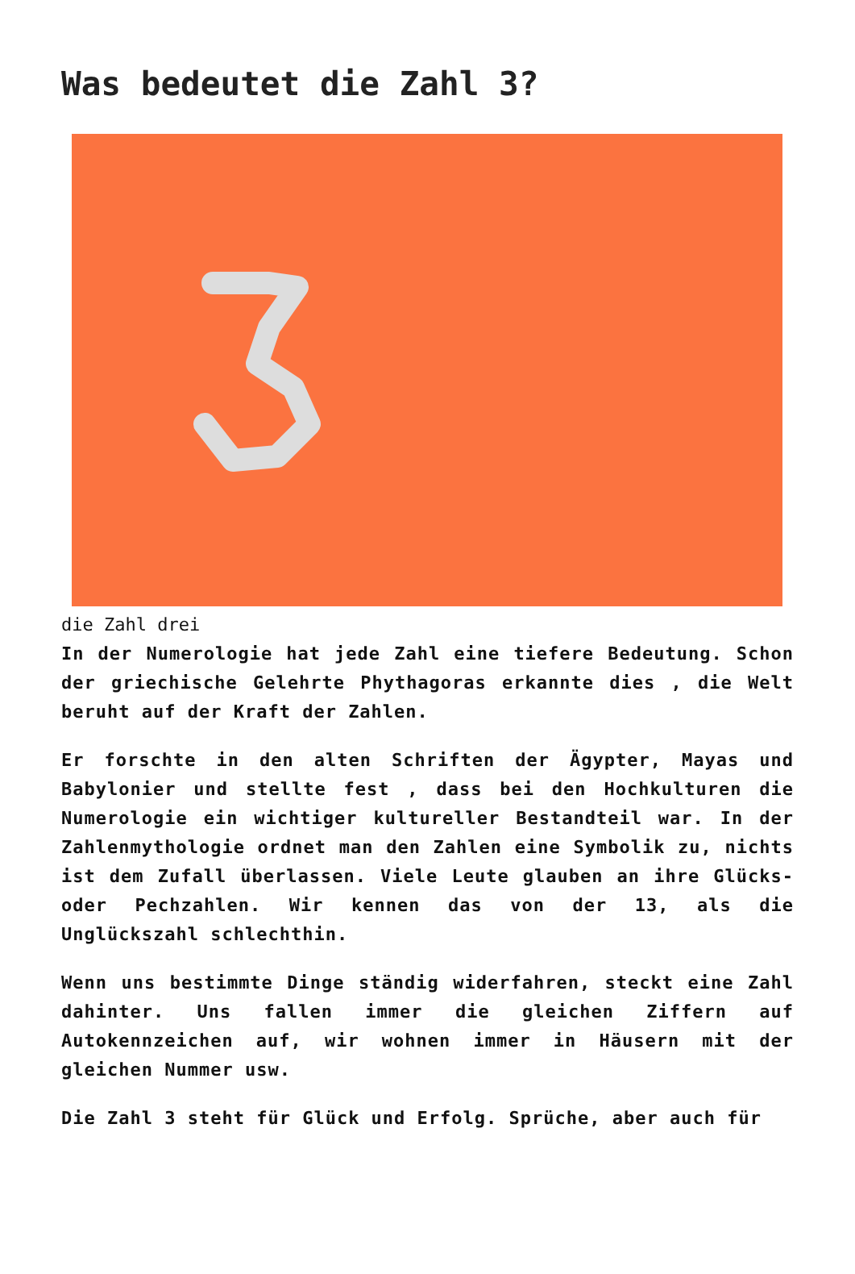Was bedeutet die Zahl 3?
die Zahl drei
In der Numerologie hat jede Zahl eine tiefere Bedeutung. Schon der griechische Gelehrte Phythagoras erkannte dies , die Welt beruht auf der Kraft der Zahlen.
Er forschte in den alten Schriften der Ägypter, Mayas und Babylonier und stellte fest , dass bei den Hochkulturen die Numerologie ein wichtiger kultureller Bestandteil war. In der Zahlenmythologie ordnet man den Zahlen eine Symbolik zu, nichts ist dem Zufall überlassen. Viele Leute glauben an ihre Glücks- oder Pechzahlen. Wir kennen das von der 13, als die Unglückszahl schlechthin.
Wenn uns bestimmte Dinge ständig widerfahren, steckt eine Zahl dahinter. Uns fallen immer die gleichen Ziffern auf Autokennzeichen auf, wir wohnen immer in Häusern mit der gleichen Nummer usw.
Die Zahl 3 steht für Glück und Erfolg. Sprüche, aber auch für